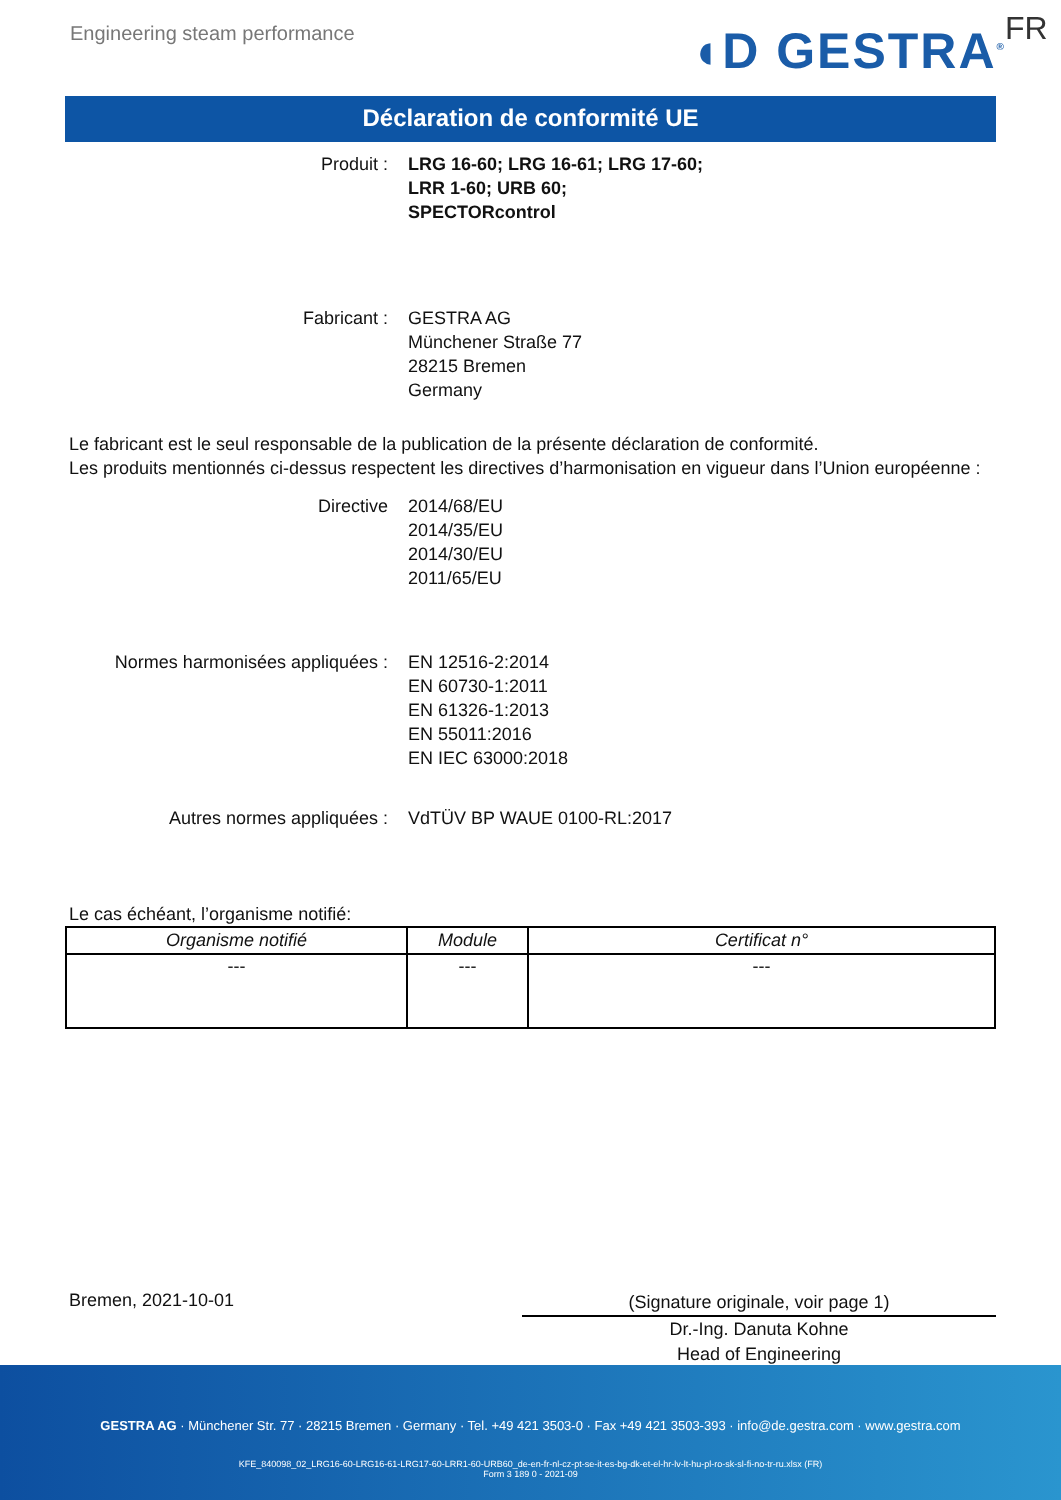Engineering steam performance ◖D GESTRA<sup>®</sup> FR
Déclaration de conformité UE
Produit : LRG 16-60; LRG 16-61; LRG 17-60;
LRR 1-60; URB 60;
SPECTORcontrol
Fabricant : GESTRA AG
Münchener Straße 77
28215 Bremen
Germany
Le fabricant est le seul responsable de la publication de la présente déclaration de conformité.
Les produits mentionnés ci-dessus respectent les directives d’harmonisation en vigueur dans l’Union européenne :
Directive 2014/68/EU
2014/35/EU
2014/30/EU
2011/65/EU
Normes harmonisées appliquées : EN 12516-2:2014
EN 60730-1:2011
EN 61326-1:2013
EN 55011:2016
EN IEC 63000:2018
Autres normes appliquées : VdTÜV BP WAUE 0100-RL:2017
Le cas échéant, l’organisme notifié:
| Organisme notifié | Module | Certificat n° |
| --- | --- | --- |
| --- | --- | --- |
Bremen, 2021-10-01
(Signature originale, voir page 1)
Dr.-Ing. Danuta Kohne
Head of Engineering
GESTRA AG · Münchener Str. 77 · 28215 Bremen · Germany · Tel. +49 421 3503-0 · Fax +49 421 3503-393 · info@de.gestra.com · www.gestra.com
KFE_840098_02_LRG16-60-LRG16-61-LRG17-60-LRR1-60-URB60_de-en-fr-nl-cz-pt-se-it-es-bg-dk-et-el-hr-lv-lt-hu-pl-ro-sk-sl-fi-no-tr-ru.xlsx (FR)
Form 3 189 0 - 2021-09